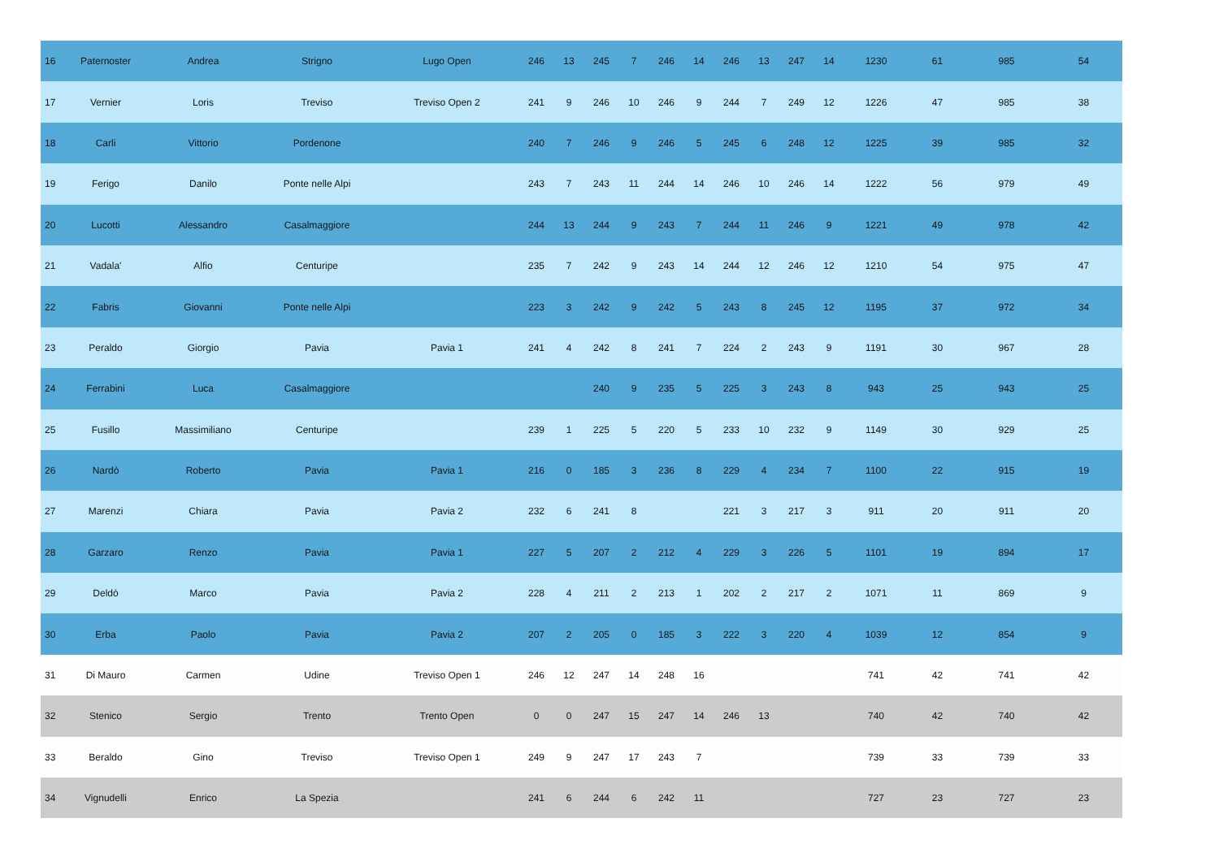| 16 | Paternoster | Andrea | Strigno | Lugo Open | 246 | 13 | 245 | 7 | 246 | 14 | 246 | 13 | 247 | 14 | 1230 | 61 | 985 | 54 |
| 17 | Vernier | Loris | Treviso | Treviso Open 2 | 241 | 9 | 246 | 10 | 246 | 9 | 244 | 7 | 249 | 12 | 1226 | 47 | 985 | 38 |
| 18 | Carli | Vittorio | Pordenone | | 240 | 7 | 246 | 9 | 246 | 5 | 245 | 6 | 248 | 12 | 1225 | 39 | 985 | 32 |
| 19 | Ferigo | Danilo | Ponte nelle Alpi | | 243 | 7 | 243 | 11 | 244 | 14 | 246 | 10 | 246 | 14 | 1222 | 56 | 979 | 49 |
| 20 | Lucotti | Alessandro | Casalmaggiore | | 244 | 13 | 244 | 9 | 243 | 7 | 244 | 11 | 246 | 9 | 1221 | 49 | 978 | 42 |
| 21 | Vadala' | Alfio | Centuripe | | 235 | 7 | 242 | 9 | 243 | 14 | 244 | 12 | 246 | 12 | 1210 | 54 | 975 | 47 |
| 22 | Fabris | Giovanni | Ponte nelle Alpi | | 223 | 3 | 242 | 9 | 242 | 5 | 243 | 8 | 245 | 12 | 1195 | 37 | 972 | 34 |
| 23 | Peraldo | Giorgio | Pavia | Pavia 1 | 241 | 4 | 242 | 8 | 241 | 7 | 224 | 2 | 243 | 9 | 1191 | 30 | 967 | 28 |
| 24 | Ferrabini | Luca | Casalmaggiore | | | | 240 | 9 | 235 | 5 | 225 | 3 | 243 | 8 | 943 | 25 | 943 | 25 |
| 25 | Fusillo | Massimiliano | Centuripe | | 239 | 1 | 225 | 5 | 220 | 5 | 233 | 10 | 232 | 9 | 1149 | 30 | 929 | 25 |
| 26 | Nardò | Roberto | Pavia | Pavia 1 | 216 | 0 | 185 | 3 | 236 | 8 | 229 | 4 | 234 | 7 | 1100 | 22 | 915 | 19 |
| 27 | Marenzi | Chiara | Pavia | Pavia 2 | 232 | 6 | 241 | 8 | | | 221 | 3 | 217 | 3 | 911 | 20 | 911 | 20 |
| 28 | Garzaro | Renzo | Pavia | Pavia 1 | 227 | 5 | 207 | 2 | 212 | 4 | 229 | 3 | 226 | 5 | 1101 | 19 | 894 | 17 |
| 29 | Deldò | Marco | Pavia | Pavia 2 | 228 | 4 | 211 | 2 | 213 | 1 | 202 | 2 | 217 | 2 | 1071 | 11 | 869 | 9 |
| 30 | Erba | Paolo | Pavia | Pavia 2 | 207 | 2 | 205 | 0 | 185 | 3 | 222 | 3 | 220 | 4 | 1039 | 12 | 854 | 9 |
| 31 | Di Mauro | Carmen | Udine | Treviso Open 1 | 246 | 12 | 247 | 14 | 248 | 16 | | | | | 741 | 42 | 741 | 42 |
| 32 | Stenico | Sergio | Trento | Trento Open | 0 | 0 | 247 | 15 | 247 | 14 | 246 | 13 | | | 740 | 42 | 740 | 42 |
| 33 | Beraldo | Gino | Treviso | Treviso Open 1 | 249 | 9 | 247 | 17 | 243 | 7 | | | | | 739 | 33 | 739 | 33 |
| 34 | Vignudelli | Enrico | La Spezia | | 241 | 6 | 244 | 6 | 242 | 11 | | | | | 727 | 23 | 727 | 23 |